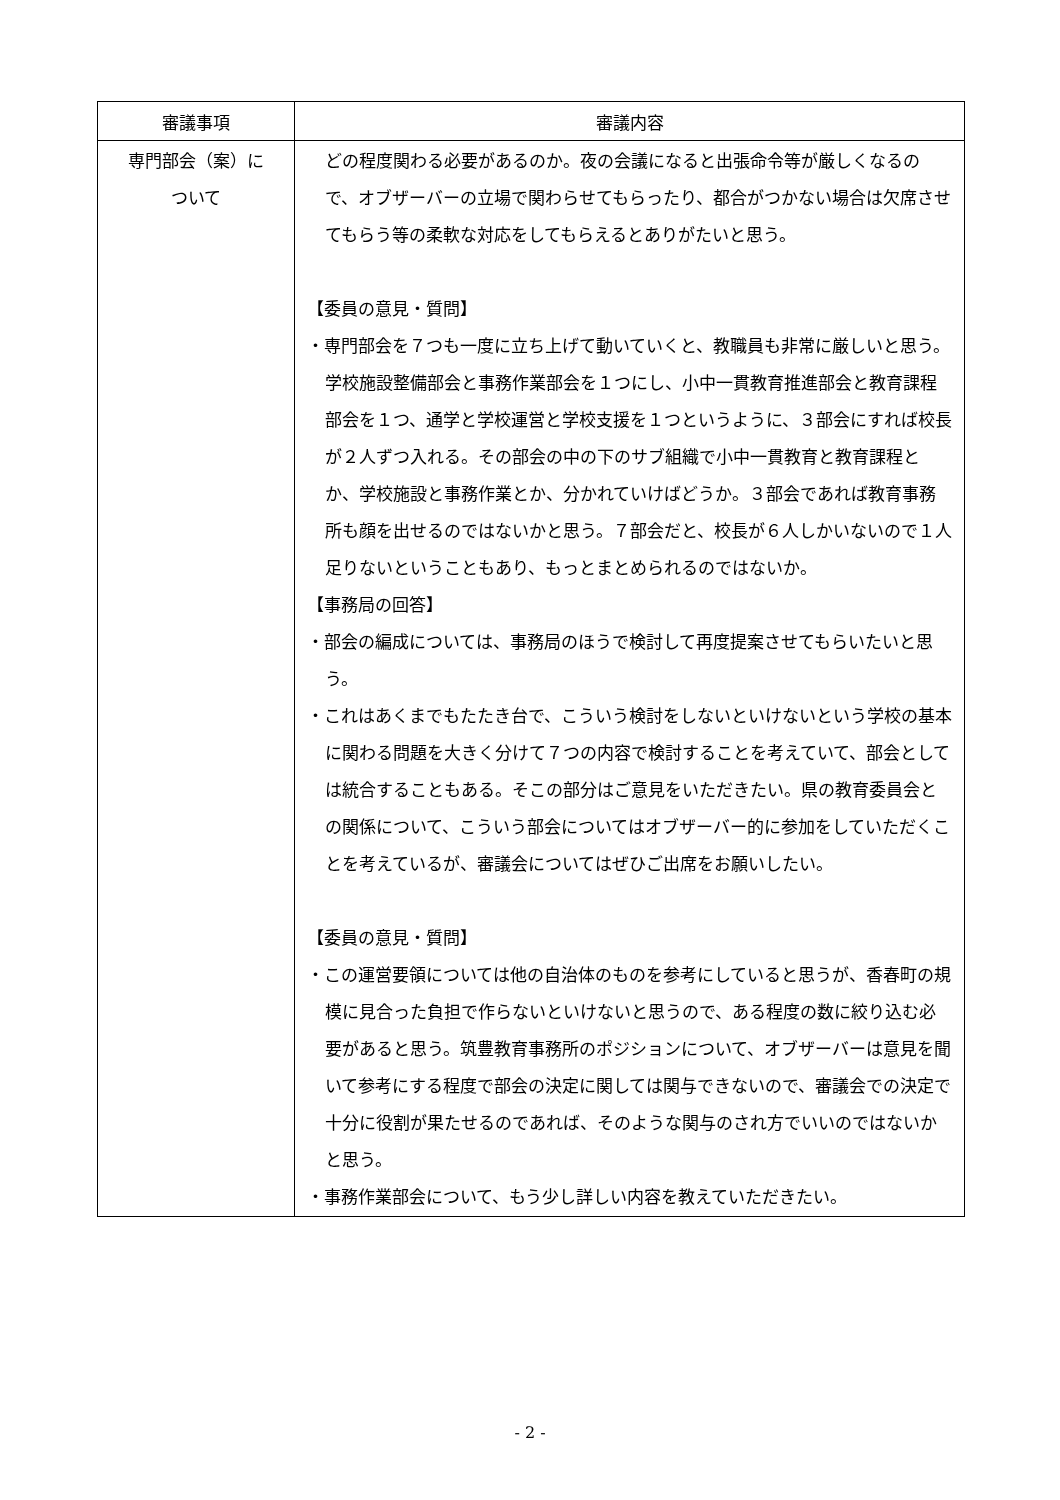| 審議事項 | 審議内容 |
| --- | --- |
| 専門部会（案）に ついて | どの程度関わる必要があるのか。夜の会議になると出張命令等が厳しくなるので、オブザーバーの立場で関わらせてもらったり、都合がつかない場合は欠席させてもらう等の柔軟な対応をしてもらえるとありがたいと思う。 【委員の意見・質問】 ・専門部会を７つも一度に立ち上げて動いていくと、教職員も非常に厳しいと思う。学校施設整備部会と事務作業部会を１つにし、小中一貫教育推進部会と教育課程部会を１つ、通学と学校運営と学校支援を１つというように、３部会にすれば校長が２人ずつ入れる。その部会の中の下のサブ組織で小中一貫教育と教育課程とか、学校施設と事務作業とか、分かれていけばどうか。３部会であれば教育事務所も顔を出せるのではないかと思う。７部会だと、校長が６人しかいないので１人足りないということもあり、もっとまとめられるのではないか。 【事務局の回答】 ・部会の編成については、事務局のほうで検討して再度提案させてもらいたいと思う。 ・これはあくまでもたたき台で、こういう検討をしないといけないという学校の基本に関わる問題を大きく分けて７つの内容で検討することを考えていて、部会としては統合することもある。そこの部分はご意見をいただきたい。県の教育委員会との関係について、こういう部会についてはオブザーバー的に参加をしていただくことを考えているが、審議会についてはぜひご出席をお願いしたい。 【委員の意見・質問】 ・この運営要領については他の自治体のものを参考にしていると思うが、香春町の規模に見合った負担で作らないといけないと思うので、ある程度の数に絞り込む必要があると思う。筑豊教育事務所のポジションについて、オブザーバーは意見を聞いて参考にする程度で部会の決定に関しては関与できないので、審議会での決定で十分に役割が果たせるのであれば、そのような関与のされ方でいいのではないかと思う。 ・事務作業部会について、もう少し詳しい内容を教えていただきたい。 |
- 2 -